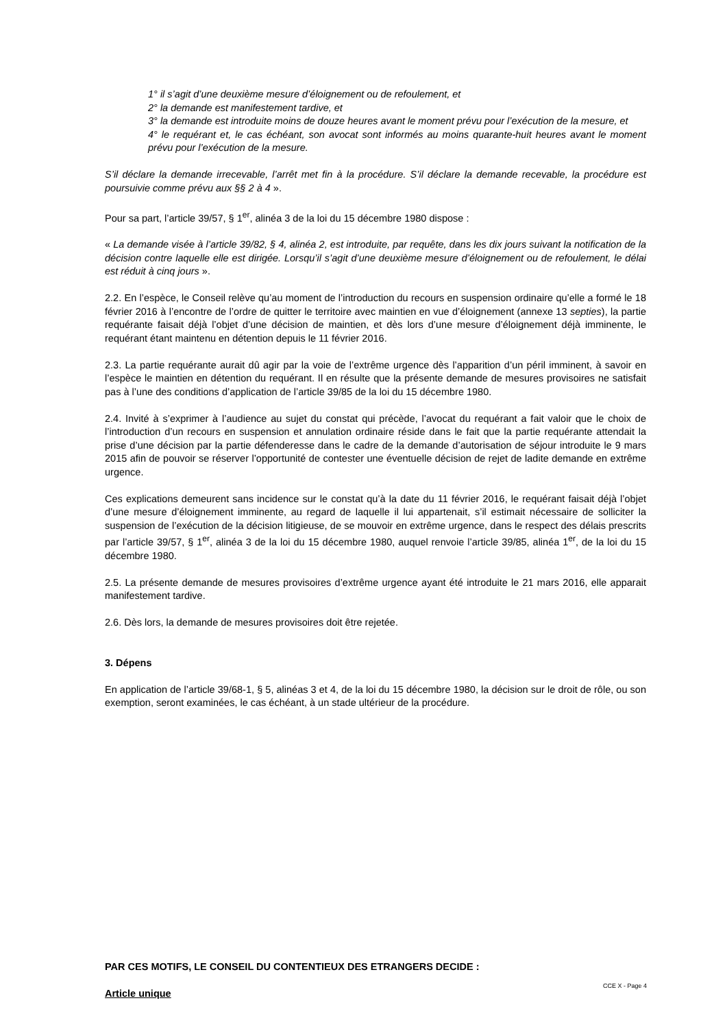1° il s’agit d’une deuxième mesure d’éloignement ou de refoulement, et
2° la demande est manifestement tardive, et
3° la demande est introduite moins de douze heures avant le moment prévu pour l’exécution de la mesure, et
4° le requérant et, le cas échéant, son avocat sont informés au moins quarante-huit heures avant le moment prévu pour l’exécution de la mesure.
S’il déclare la demande irrecevable, l’arrêt met fin à la procédure. S’il déclare la demande recevable, la procédure est poursuivie comme prévu aux §§ 2 à 4 ».
Pour sa part, l’article 39/57, § 1<sup>er</sup>, alinéa 3 de la loi du 15 décembre 1980 dispose :
« La demande visée à l’article 39/82, § 4, alinéa 2, est introduite, par requête, dans les dix jours suivant la notification de la décision contre laquelle elle est dirigée. Lorsqu’il s’agit d’une deuxième mesure d’éloignement ou de refoulement, le délai est réduit à cinq jours ».
2.2. En l’espèce, le Conseil relève qu’au moment de l’introduction du recours en suspension ordinaire qu’elle a formé le 18 février 2016 à l’encontre de l’ordre de quitter le territoire avec maintien en vue d’éloignement (annexe 13 septies), la partie requérante faisait déjà l’objet d’une décision de maintien, et dès lors d’une mesure d’éloignement déjà imminente, le requérant étant maintenu en détention depuis le 11 février 2016.
2.3. La partie requérante aurait dû agir par la voie de l’extrême urgence dès l’apparition d’un péril imminent, à savoir en l’espèce le maintien en détention du requérant. Il en résulte que la présente demande de mesures provisoires ne satisfait pas à l’une des conditions d’application de l’article 39/85 de la loi du 15 décembre 1980.
2.4. Invité à s’exprimer à l’audience au sujet du constat qui précède, l’avocat du requérant a fait valoir que le choix de l’introduction d’un recours en suspension et annulation ordinaire réside dans le fait que la partie requérante attendait la prise d’une décision par la partie défenderesse dans le cadre de la demande d’autorisation de séjour introduite le 9 mars 2015 afin de pouvoir se réserver l’opportunité de contester une éventuelle décision de rejet de ladite demande en extrême urgence.
Ces explications demeurent sans incidence sur le constat qu’à la date du 11 février 2016, le requérant faisait déjà l’objet d’une mesure d’éloignement imminente, au regard de laquelle il lui appartenait, s’il estimait nécessaire de solliciter la suspension de l’exécution de la décision litigieuse, de se mouvoir en extrême urgence, dans le respect des délais prescrits par l’article 39/57, § 1<sup>er</sup>, alinéa 3 de la loi du 15 décembre 1980, auquel renvoie l’article 39/85, alinéa 1<sup>er</sup>, de la loi du 15 décembre 1980.
2.5. La présente demande de mesures provisoires d’extrême urgence ayant été introduite le 21 mars 2016, elle apparait manifestement tardive.
2.6. Dès lors, la demande de mesures provisoires doit être rejetée.
3. Dépens
En application de l’article 39/68-1, § 5, alinéas 3 et 4, de la loi du 15 décembre 1980, la décision sur le droit de rôle, ou son exemption, seront examinées, le cas échéant, à un stade ultérieur de la procédure.
PAR CES MOTIFS, LE CONSEIL DU CONTENTIEUX DES ETRANGERS DECIDE :
Article unique
CCE X - Page 4